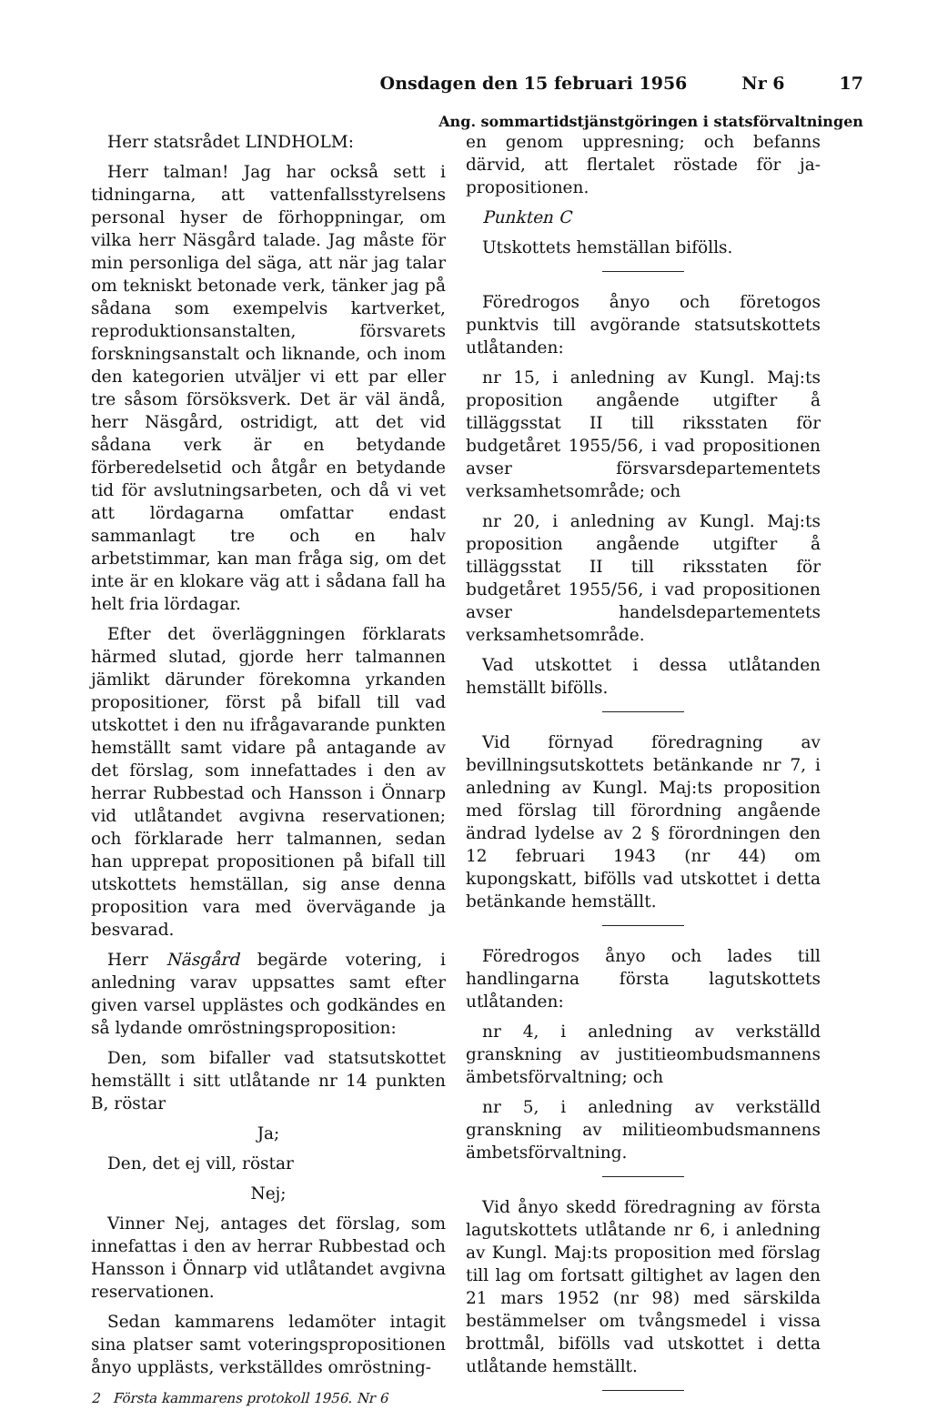Onsdagen den 15 februari 1956 Nr 6 17
Ang. sommartidstjänstgöringen i statsförvaltningen
Herr statsrådet LINDHOLM:
Herr talman! Jag har också sett i tidningarna, att vattenfallsstyrelsens personal hyser de förhoppningar, om vilka herr Näsgård talade. Jag måste för min personliga del säga, att när jag talar om tekniskt betonade verk, tänker jag på sådana som exempelvis kartverket, reproduktionsanstalten, försvarets forskningsanstalt och liknande, och inom den kategorien utväljer vi ett par eller tre såsom försöksverk. Det är väl ändå, herr Näsgård, ostridigt, att det vid sådana verk är en betydande förberedelsetid och åtgår en betydande tid för avslutningsarbeten, och då vi vet att lördagarna omfattar endast sammanlagt tre och en halv arbetstimmar, kan man fråga sig, om det inte är en klokare väg att i sådana fall ha helt fria lördagar.
Efter det överläggningen förklarats härmed slutad, gjorde herr talmannen jämlikt därunder förekomna yrkanden propositioner, först på bifall till vad utskottet i den nu ifrågavarande punkten hemställt samt vidare på antagande av det förslag, som innefattades i den av herrar Rubbestad och Hansson i Önnarp vid utlåtandet avgivna reservationen; och förklarade herr talmannen, sedan han upprepat propositionen på bifall till utskottets hemställan, sig anse denna proposition vara med övervägande ja besvarad.
Herr Näsgård begärde votering, i anledning varav uppsattes samt efter given varsel upplästes och godkändes en så lydande omröstningsproposition:
Den, som bifaller vad statsutskottet hemställt i sitt utlåtande nr 14 punkten B, röstar
Ja;
Den, det ej vill, röstar
Nej;
Vinner Nej, antages det förslag, som innefattas i den av herrar Rubbestad och Hansson i Önnarp vid utlåtandet avgivna reservationen.
Sedan kammarens ledamöter intagit sina platser samt voteringspropositionen ånyo upplästs, verkställdes omröstning-
2 Första kammarens protokoll 1956. Nr 6
en genom uppresning; och befanns därvid, att flertalet röstade för ja-propositionen.
Punkten C
Utskottets hemställan bifölls.
Föredrogos ånyo och företogos punktvis till avgörande statsutskottets utlåtanden:
nr 15, i anledning av Kungl. Maj:ts proposition angående utgifter å tilläggsstat II till riksstaten för budgetåret 1955/56, i vad propositionen avser försvarsdepartementets verksamhetsområde; och
nr 20, i anledning av Kungl. Maj:ts proposition angående utgifter å tilläggsstat II till riksstaten för budgetåret 1955/56, i vad propositionen avser handelsdepartementets verksamhetsområde.
Vad utskottet i dessa utlåtanden hemställt bifölls.
Vid förnyad föredragning av bevillningsutskottets betänkande nr 7, i anledning av Kungl. Maj:ts proposition med förslag till förordning angående ändrad lydelse av 2 § förordningen den 12 februari 1943 (nr 44) om kupongskatt, bifölls vad utskottet i detta betänkande hemställt.
Föredrogos ånyo och lades till handlingarna första lagutskottets utlåtanden:
nr 4, i anledning av verkställd granskning av justitieombudsmannens ämbetsförvaltning; och
nr 5, i anledning av verkställd granskning av militieombudsmannens ämbetsförvaltning.
Vid ånyo skedd föredragning av första lagutskottets utlåtande nr 6, i anledning av Kungl. Maj:ts proposition med förslag till lag om fortsatt giltighet av lagen den 21 mars 1952 (nr 98) med särskilda bestämmelser om tvångsmedel i vissa brottmål, bifölls vad utskottet i detta utlåtande hemställt.